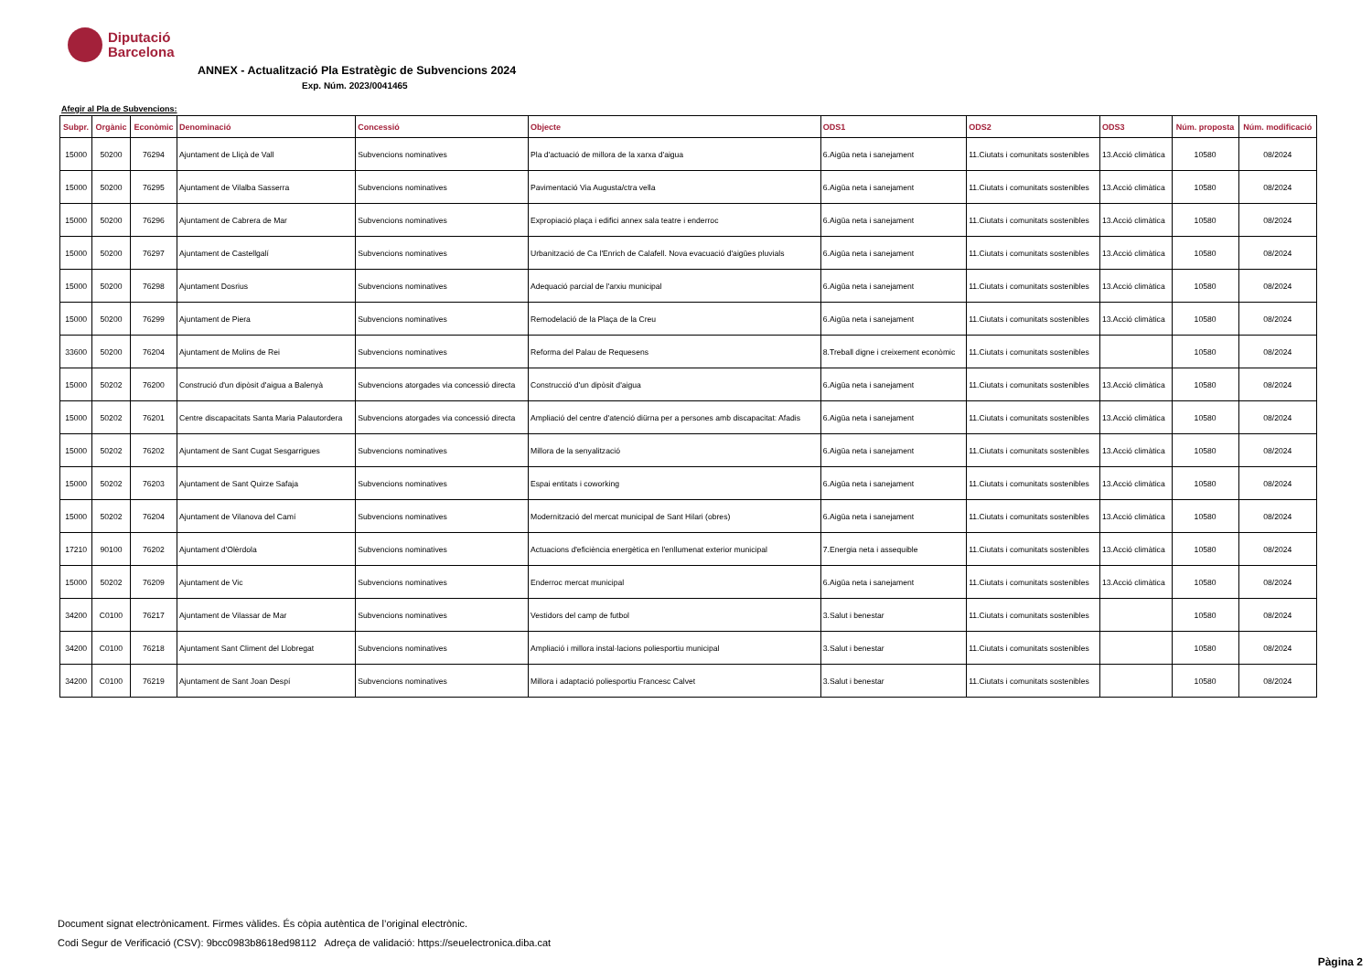Diputació
Barcelona
ANNEX - Actualització Pla Estratègic de Subvencions 2024
Exp. Núm. 2023/0041465
Afegir al Pla de Subvencions:
| Subpr. | Orgànic | Econòmic | Denominació | Concessió | Objecte | ODS1 | ODS2 | ODS3 | Núm. proposta | Núm. modificació |
| --- | --- | --- | --- | --- | --- | --- | --- | --- | --- | --- |
| 15000 | 50200 | 76294 | Ajuntament de Lliçà de Vall | Subvencions nominatives | Pla d'actuació de millora de la xarxa d'aigua | 6.Aigüa neta i sanejament | 11.Ciutats i comunitats sostenibles | 13.Acció climàtica | 10580 | 08/2024 |
| 15000 | 50200 | 76295 | Ajuntament de Vilalba Sasserra | Subvencions nominatives | Pavimentació Via Augusta/ctra vella | 6.Aigüa neta i sanejament | 11.Ciutats i comunitats sostenibles | 13.Acció climàtica | 10580 | 08/2024 |
| 15000 | 50200 | 76296 | Ajuntament de Cabrera de Mar | Subvencions nominatives | Expropiació plaça i edifici annex sala teatre i enderroc | 6.Aigüa neta i sanejament | 11.Ciutats i comunitats sostenibles | 13.Acció climàtica | 10580 | 08/2024 |
| 15000 | 50200 | 76297 | Ajuntament de Castellgalí | Subvencions nominatives | Urbanització de Ca l'Enrich de Calafell. Nova evacuació d'aigües pluvials | 6.Aigüa neta i sanejament | 11.Ciutats i comunitats sostenibles | 13.Acció climàtica | 10580 | 08/2024 |
| 15000 | 50200 | 76298 | Ajuntament Dosrius | Subvencions nominatives | Adequació parcial de l'arxiu municipal | 6.Aigüa neta i sanejament | 11.Ciutats i comunitats sostenibles | 13.Acció climàtica | 10580 | 08/2024 |
| 15000 | 50200 | 76299 | Ajuntament de Piera | Subvencions nominatives | Remodelació de la Plaça de la Creu | 6.Aigüa neta i sanejament | 11.Ciutats i comunitats sostenibles | 13.Acció climàtica | 10580 | 08/2024 |
| 33600 | 50200 | 76204 | Ajuntament de Molins de Rei | Subvencions nominatives | Reforma del Palau de Requesens | 8.Treball digne i creixement econòmic | 11.Ciutats i comunitats sostenibles | | 10580 | 08/2024 |
| 15000 | 50202 | 76200 | Construció d'un dipòsit d'aigua a Balenyà | Subvencions atorgades via concessió directa | Construcció d'un dipòsit d'aigua | 6.Aigüa neta i sanejament | 11.Ciutats i comunitats sostenibles | 13.Acció climàtica | 10580 | 08/2024 |
| 15000 | 50202 | 76201 | Centre discapacitats Santa Maria Palautordera | Subvencions atorgades via concessió directa | Ampliació del centre d'atenció diürna per a persones amb discapacitat: Afadis | 6.Aigüa neta i sanejament | 11.Ciutats i comunitats sostenibles | 13.Acció climàtica | 10580 | 08/2024 |
| 15000 | 50202 | 76202 | Ajuntament de Sant Cugat Sesgarrigues | Subvencions nominatives | Millora de la senyalització | 6.Aigüa neta i sanejament | 11.Ciutats i comunitats sostenibles | 13.Acció climàtica | 10580 | 08/2024 |
| 15000 | 50202 | 76203 | Ajuntament de Sant Quirze Safaja | Subvencions nominatives | Espai entitats i coworking | 6.Aigüa neta i sanejament | 11.Ciutats i comunitats sostenibles | 13.Acció climàtica | 10580 | 08/2024 |
| 15000 | 50202 | 76204 | Ajuntament de Vilanova del Camí | Subvencions nominatives | Modernització del mercat municipal de Sant Hilari (obres) | 6.Aigüa neta i sanejament | 11.Ciutats i comunitats sostenibles | 13.Acció climàtica | 10580 | 08/2024 |
| 17210 | 90100 | 76202 | Ajuntament d'Olèrdola | Subvencions nominatives | Actuacions d'eficiència energètica en l'enllumenat exterior municipal | 7.Energia neta i assequible | 11.Ciutats i comunitats sostenibles | 13.Acció climàtica | 10580 | 08/2024 |
| 15000 | 50202 | 76209 | Ajuntament de Vic | Subvencions nominatives | Enderroc mercat municipal | 6.Aigüa neta i sanejament | 11.Ciutats i comunitats sostenibles | 13.Acció climàtica | 10580 | 08/2024 |
| 34200 | C0100 | 76217 | Ajuntament de Vilassar de Mar | Subvencions nominatives | Vestidors del camp de futbol | 3.Salut i benestar | 11.Ciutats i comunitats sostenibles | | 10580 | 08/2024 |
| 34200 | C0100 | 76218 | Ajuntament Sant Climent del Llobregat | Subvencions nominatives | Ampliació i millora instal·lacions poliesportiu municipal | 3.Salut i benestar | 11.Ciutats i comunitats sostenibles | | 10580 | 08/2024 |
| 34200 | C0100 | 76219 | Ajuntament de Sant Joan Despí | Subvencions nominatives | Millora i adaptació poliesportiu Francesc Calvet | 3.Salut i benestar | 11.Ciutats i comunitats sostenibles | | 10580 | 08/2024 |
Document signat electrònicament. Firmes vàlides. És còpia autèntica de l’original electrònic.
Codi Segur de Verificació (CSV): 9bcc0983b8618ed98112 Adreça de validació: https://seuelectronica.diba.cat
Pàgina 2